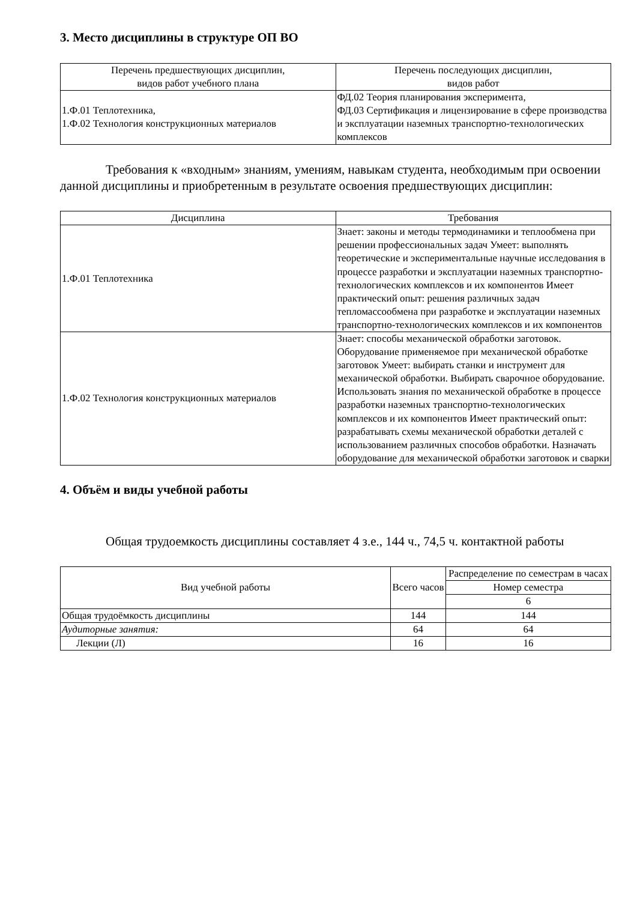3. Место дисциплины в структуре ОП ВО
| Перечень предшествующих дисциплин, видов работ учебного плана | Перечень последующих дисциплин, видов работ |
| --- | --- |
| 1.Ф.01 Теплотехника, 1.Ф.02 Технология конструкционных материалов | ФД.02 Теория планирования эксперимента, ФД.03 Сертификация и лицензирование в сфере производства и эксплуатации наземных транспортно-технологических комплексов |
Требования к «входным» знаниям, умениям, навыкам студента, необходимым при освоении данной дисциплины и приобретенным в результате освоения предшествующих дисциплин:
| Дисциплина | Требования |
| --- | --- |
| 1.Ф.01 Теплотехника | Знает: законы и методы термодинамики и теплообмена при решении профессиональных задач Умеет: выполнять теоретические и экспериментальные научные исследования в процессе разработки и эксплуатации наземных транспортно-технологических комплексов и их компонентов Имеет практический опыт: решения различных задач тепломассообмена при разработке и эксплуатации наземных транспортно-технологических комплексов и их компонентов |
| 1.Ф.02 Технология конструкционных материалов | Знает: способы механической обработки заготовок. Оборудование применяемое при механической обработке заготовок Умеет: выбирать станки и инструмент для механической обработки. Выбирать сварочное оборудование. Использовать знания по механической обработке в процессе разработки наземных транспортно-технологических комплексов и их компонентов Имеет практический опыт: разрабатывать схемы механической обработки деталей с использованием различных способов обработки. Назначать оборудование для механической обработки заготовок и сварки |
4. Объём и виды учебной работы
Общая трудоемкость дисциплины составляет 4 з.е., 144 ч., 74,5 ч. контактной работы
| Вид учебной работы | Всего часов | Распределение по семестрам в часах |
| | | Номер семестра |
| | | 6 |
| Общая трудоёмкость дисциплины | 144 | 144 |
| Аудиторные занятия: | 64 | 64 |
| Лекции (Л) | 16 | 16 |